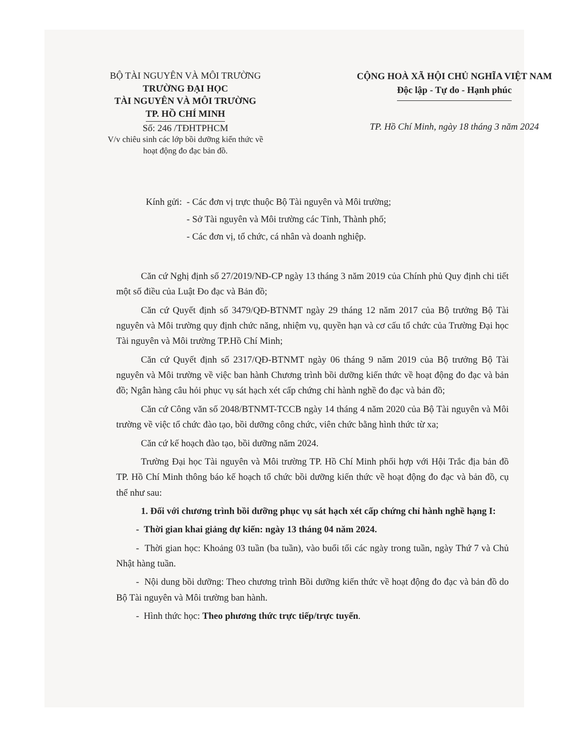BỘ TÀI NGUYÊN VÀ MÔI TRƯỜNG
TRƯỜNG ĐẠI HỌC
TÀI NGUYÊN VÀ MÔI TRƯỜNG
TP. HỒ CHÍ MINH
Số: 246 /TĐHTPHCM
V/v chiêu sinh các lớp bồi dưỡng kiến thức về hoạt động đo đạc bản đồ.
CỘNG HOÀ XÃ HỘI CHỦ NGHĨA VIỆT NAM
Độc lập - Tự do - Hạnh phúc
TP. Hồ Chí Minh, ngày 18 tháng 3 năm 2024
Kính gửi: - Các đơn vị trực thuộc Bộ Tài nguyên và Môi trường;
- Sở Tài nguyên và Môi trường các Tỉnh, Thành phố;
- Các đơn vị, tổ chức, cá nhân và doanh nghiệp.
Căn cứ Nghị định số 27/2019/NĐ-CP ngày 13 tháng 3 năm 2019 của Chính phủ Quy định chi tiết một số điều của Luật Đo đạc và Bản đồ;
Căn cứ Quyết định số 3479/QĐ-BTNMT ngày 29 tháng 12 năm 2017 của Bộ trưởng Bộ Tài nguyên và Môi trường quy định chức năng, nhiệm vụ, quyền hạn và cơ cấu tổ chức của Trường Đại học Tài nguyên và Môi trường TP.Hồ Chí Minh;
Căn cứ Quyết định số 2317/QĐ-BTNMT ngày 06 tháng 9 năm 2019 của Bộ trưởng Bộ Tài nguyên và Môi trường về việc ban hành Chương trình bồi dưỡng kiến thức về hoạt động đo đạc và bản đồ; Ngân hàng câu hỏi phục vụ sát hạch xét cấp chứng chỉ hành nghề đo đạc và bản đồ;
Căn cứ Công văn số 2048/BTNMT-TCCB ngày 14 tháng 4 năm 2020 của Bộ Tài nguyên và Môi trường về việc tổ chức đào tạo, bồi dưỡng công chức, viên chức bằng hình thức từ xa;
Căn cứ kế hoạch đào tạo, bồi dưỡng năm 2024.
Trường Đại học Tài nguyên và Môi trường TP. Hồ Chí Minh phối hợp với Hội Trắc địa bản đồ TP. Hồ Chí Minh thông báo kế hoạch tổ chức bồi dưỡng kiến thức về hoạt động đo đạc và bản đồ, cụ thể như sau:
1. Đối với chương trình bồi dưỡng phục vụ sát hạch xét cấp chứng chỉ hành nghề hạng I:
- Thời gian khai giảng dự kiến: ngày 13 tháng 04 năm 2024.
- Thời gian học: Khoảng 03 tuần (ba tuần), vào buổi tối các ngày trong tuần, ngày Thứ 7 và Chủ Nhật hàng tuần.
- Nội dung bồi dưỡng: Theo chương trình Bồi dưỡng kiến thức về hoạt động đo đạc và bản đồ do Bộ Tài nguyên và Môi trường ban hành.
- Hình thức học: Theo phương thức trực tiếp/trực tuyến.